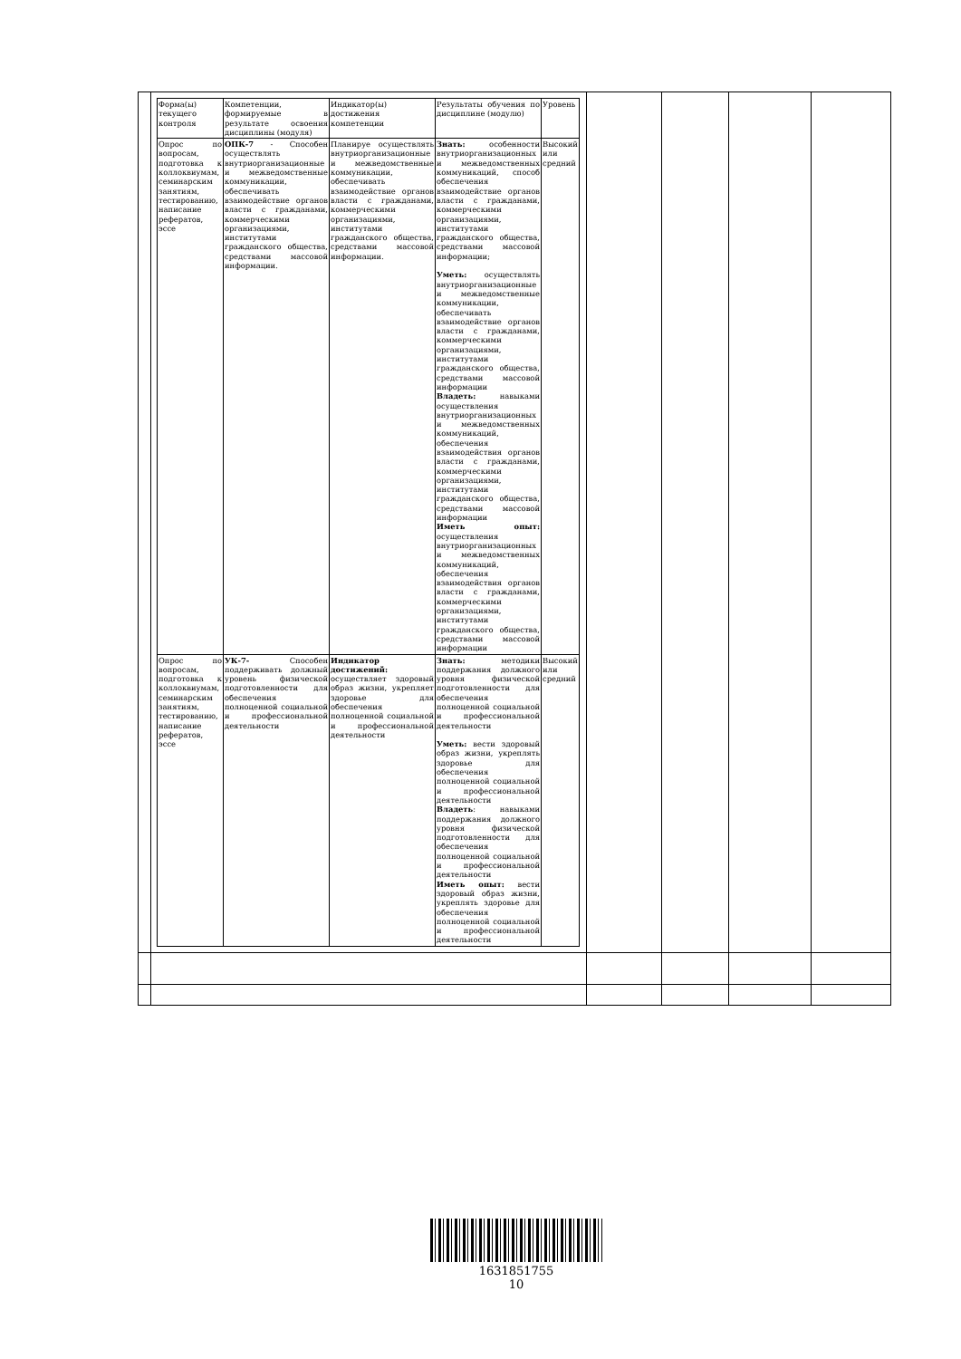| | / Форма(ы) текущего контроля / Компетенции, формируемые в результате освоения дисциплины (модуля) / Индикатор(ы) достижения компетенции / Результаты обучения по дисциплине (модулю) / Уровень / / Опрос по вопросам, подготовка к коллоквиумам, семинарским занятиям, тестированию, написание рефератов, эссе / ОПК-7 - Способен осуществлять внутриорганизационные и межведомственные коммуникации, обеспечивать взаимодействие органов власти с гражданами, коммерческими организациями, институтами гражданского общества, средствами массовой информации. / Планируе осуществлять внутриорганизационные и межведомственные коммуникации, обеспечивать взаимодействие органов власти с гражданами, коммерческими организациями, институтами гражданского общества, средствами массовой информации. / Знать: особенности внутриорганизационных и межведомственных коммуникаций, способ обеспечения взаимодействие органов власти с гражданами, коммерческими организациями, институтами гражданского общества, средствами массовой информации; Уметь: осуществлять внутриорганизационные и межведомственные коммуникации, обеспечивать взаимодействие органов власти с гражданами, коммерческими организациями, институтами гражданского общества, средствами массовой информации Владеть: навыками осуществления внутриорганизационных и межведомственных коммуникаций, обеспечения взаимодействия органов власти с гражданами, коммерческими организациями, институтами гражданского общества, средствами массовой информации Иметь опыт: осуществления внутриорганизационных и межведомственных коммуникаций, обеспечения взаимодействия органов власти с гражданами, коммерческими организациями, институтами гражданского общества, средствами массовой информации / Высокий или средний / / Опрос по вопросам, подготовка к коллоквиумам, семинарским занятиям, тестированию, написание рефератов, эссе / УК-7- Способен поддерживать должный уровень физической подготовленности для обеспечения полноценной социальной и профессиональной деятельности / Индикатор достижений: осуществляет здоровый образ жизни, укрепляет здоровье для обеспечения полноценной социальной и профессиональной деятельности / Знать: методики поддержания должного уровня физической подготовленности для обеспечения полноценной социальной и профессиональной деятельности Уметь: вести здоровый образ жизни, укреплять здоровье для обеспечения полноценной социальной и профессиональной деятельности Владеть : навыками поддержания должного уровня физической подготовленности для обеспечения полноценной социальной и профессиональной деятельности Иметь опыт: вести здоровый образ жизни, укреплять здоровье для обеспечения полноценной социальной и профессиональной деятельности / Высокий или средний / | | | | |
1631851755
10